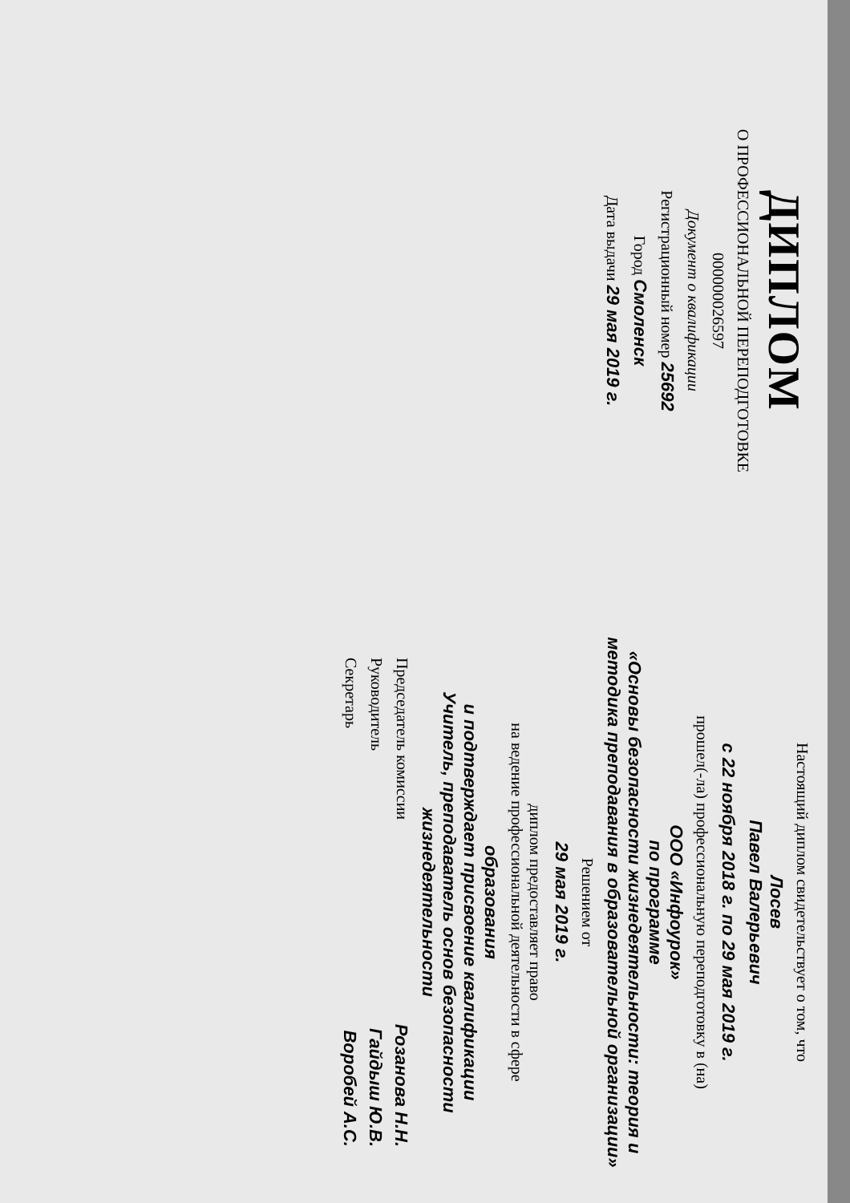ДИПЛОМ
О ПРОФЕССИОНАЛЬНОЙ ПЕРЕПОДГОТОВКЕ
000000026597
Документ о квалификации
Регистрационный номер 25692
Город Смоленск
Дата выдачи 29 мая 2019 г.
Настоящий диплом свидетельствует о том, что
Лосев
Павел Валерьевич
с 22 ноября 2018 г. по 29 мая 2019 г.
прошел(-ла) профессиональную переподготовку в (на)
ООО «Инфоурок»
по программе
«Основы безопасности жизнедеятельности: теория и методика преподавания в образовательной организации»
Решением от
29 мая 2019 г.
диплом предоставляет право
на ведение профессиональной деятельности в сфере
образования
и подтверждает присвоение квалификации
Учитель, преподаватель основ безопасности жизнедеятельности
Председатель комиссии Розанова Н.Н.
Руководитель Гайдыш Ю.В.
Секретарь Воробей А.С.